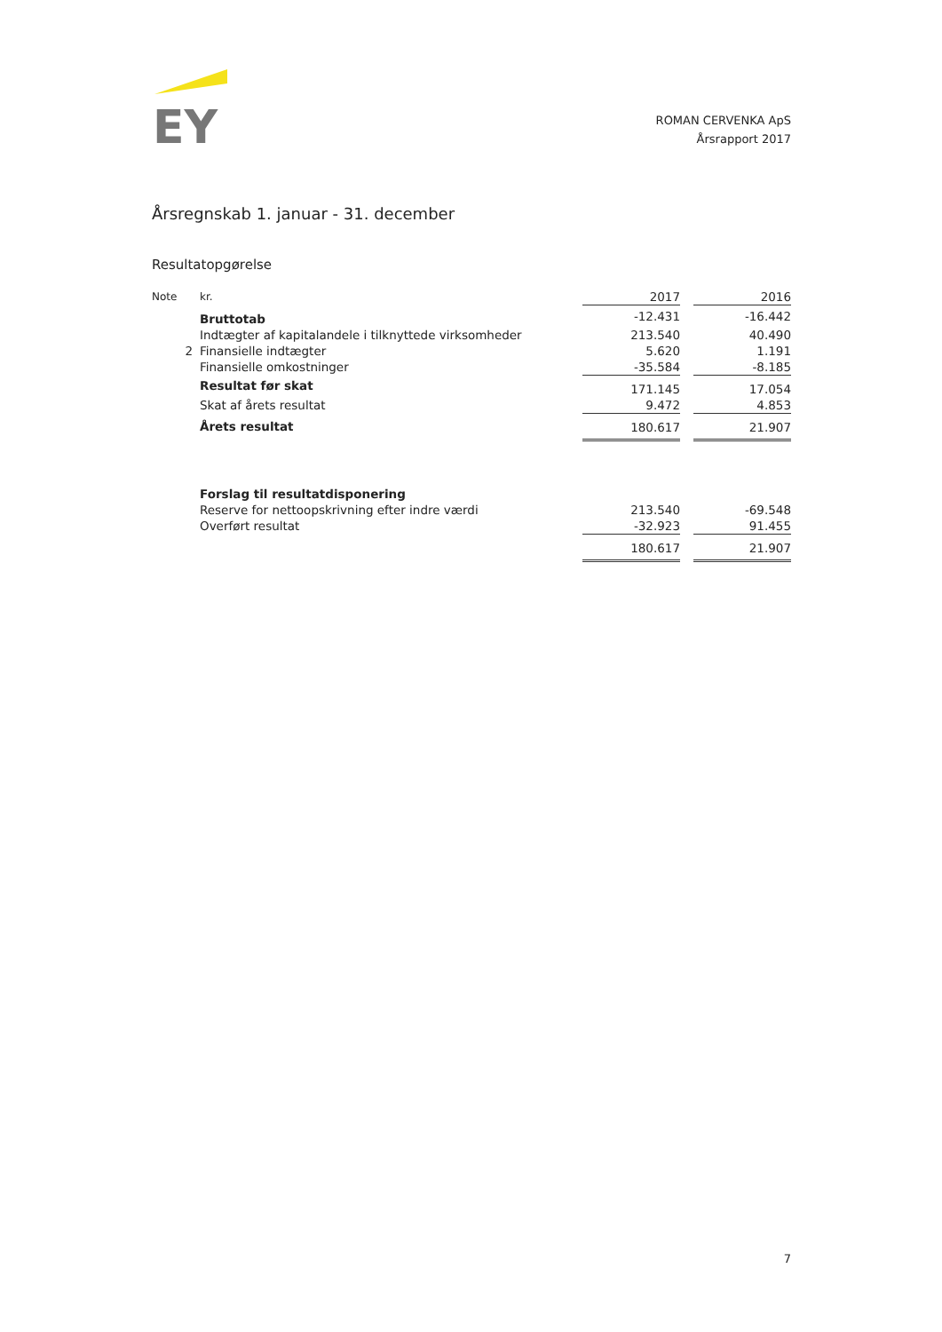EY
ROMAN CERVENKA ApS
Årsrapport 2017
Årsregnskab 1. januar - 31. december
Resultatopgørelse
| Note | kr. | 2017 | | 2016 |
| | Bruttotab | -12.431 | | -16.442 |
| | Indtægter af kapitalandele i tilknyttede virksomheder | 213.540 | | 40.490 |
| 2 | Finansielle indtægter | 5.620 | | 1.191 |
| | Finansielle omkostninger | -35.584 | | -8.185 |
| | Resultat før skat | 171.145 | | 17.054 |
| | Skat af årets resultat | 9.472 | | 4.853 |
| | Årets resultat | 180.617 | | 21.907 |
| | Forslag til resultatdisponering | | | |
| | Reserve for nettoopskrivning efter indre værdi | 213.540 | | -69.548 |
| | Overført resultat | -32.923 | | 91.455 |
| | | 180.617 | | 21.907 |
7